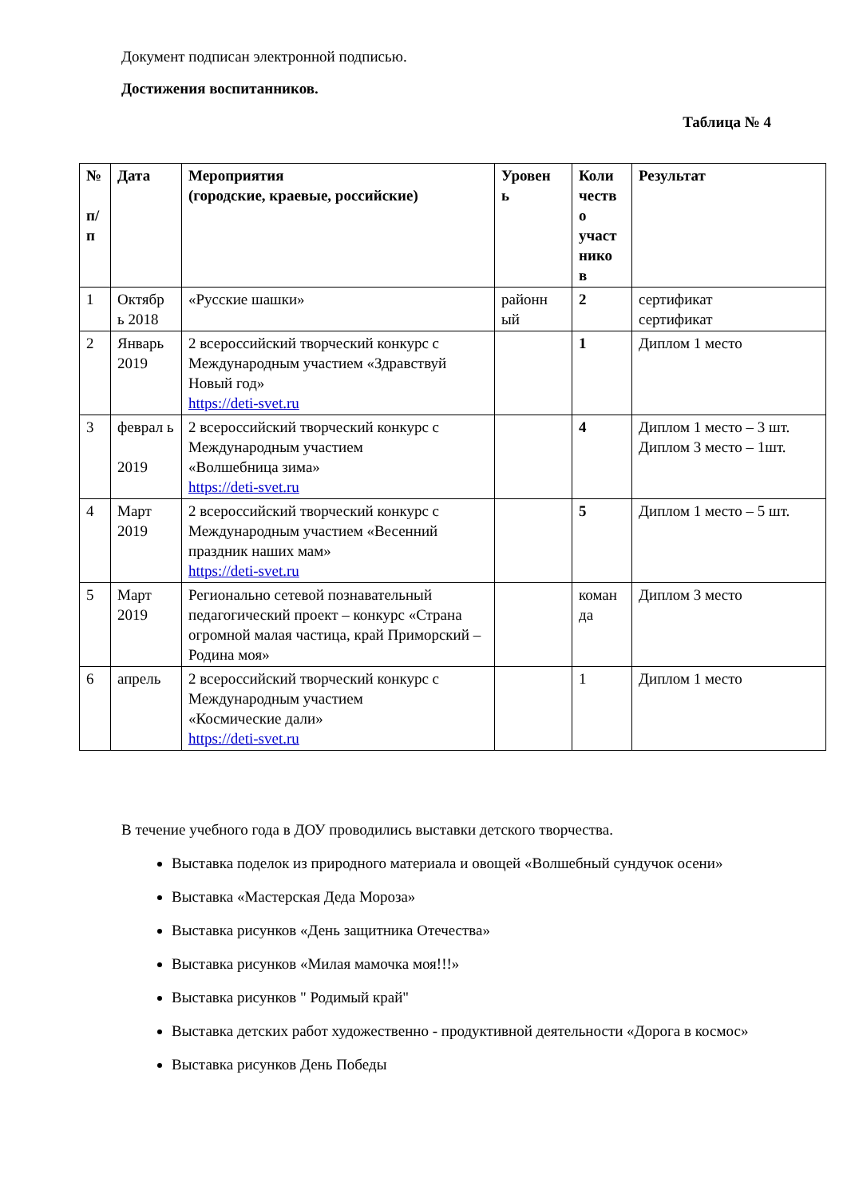Документ подписан электронной подписью.
Достижения воспитанников.
Таблица № 4
| № п/ п | Дата | Мероприятия (городские, краевые, российские) | Уровен ь | Коли честв о участ нико в | Результат |
| --- | --- | --- | --- | --- | --- |
| 1 | Октябр ь 2018 | «Русские шашки» | районн ый | 2 | сертификат сертификат |
| 2 | Январь 2019 | 2 всероссийский творческий конкурс с Международным участием «Здравствуй Новый год» https://deti-svet.ru | | 1 | Диплом 1 место |
| 3 | феврал ь 2019 | 2 всероссийский творческий конкурс с Международным участием «Волшебница зима» https://deti-svet.ru | | 4 | Диплом 1 место – 3 шт. Диплом 3 место – 1шт. |
| 4 | Март 2019 | 2 всероссийский творческий конкурс с Международным участием «Весенний праздник наших мам» https://deti-svet.ru | | 5 | Диплом 1 место – 5 шт. |
| 5 | Март 2019 | Регионально сетевой познавательный педагогический проект – конкурс «Страна огромной малая частица, край Приморский – Родина моя» | | коман да | Диплом 3 место |
| 6 | апрель | 2 всероссийский творческий конкурс с Международным участием «Космические дали» https://deti-svet.ru | | 1 | Диплом 1 место |
В течение учебного года в ДОУ проводились выставки детского творчества.
Выставка поделок из природного материала и овощей «Волшебный сундучок осени»
Выставка «Мастерская Деда Мороза»
Выставка рисунков «День защитника Отечества»
Выставка рисунков «Милая мамочка моя!!!»
Выставка рисунков " Родимый край"
Выставка детских работ художественно - продуктивной деятельности «Дорога в космос»
Выставка рисунков День Победы